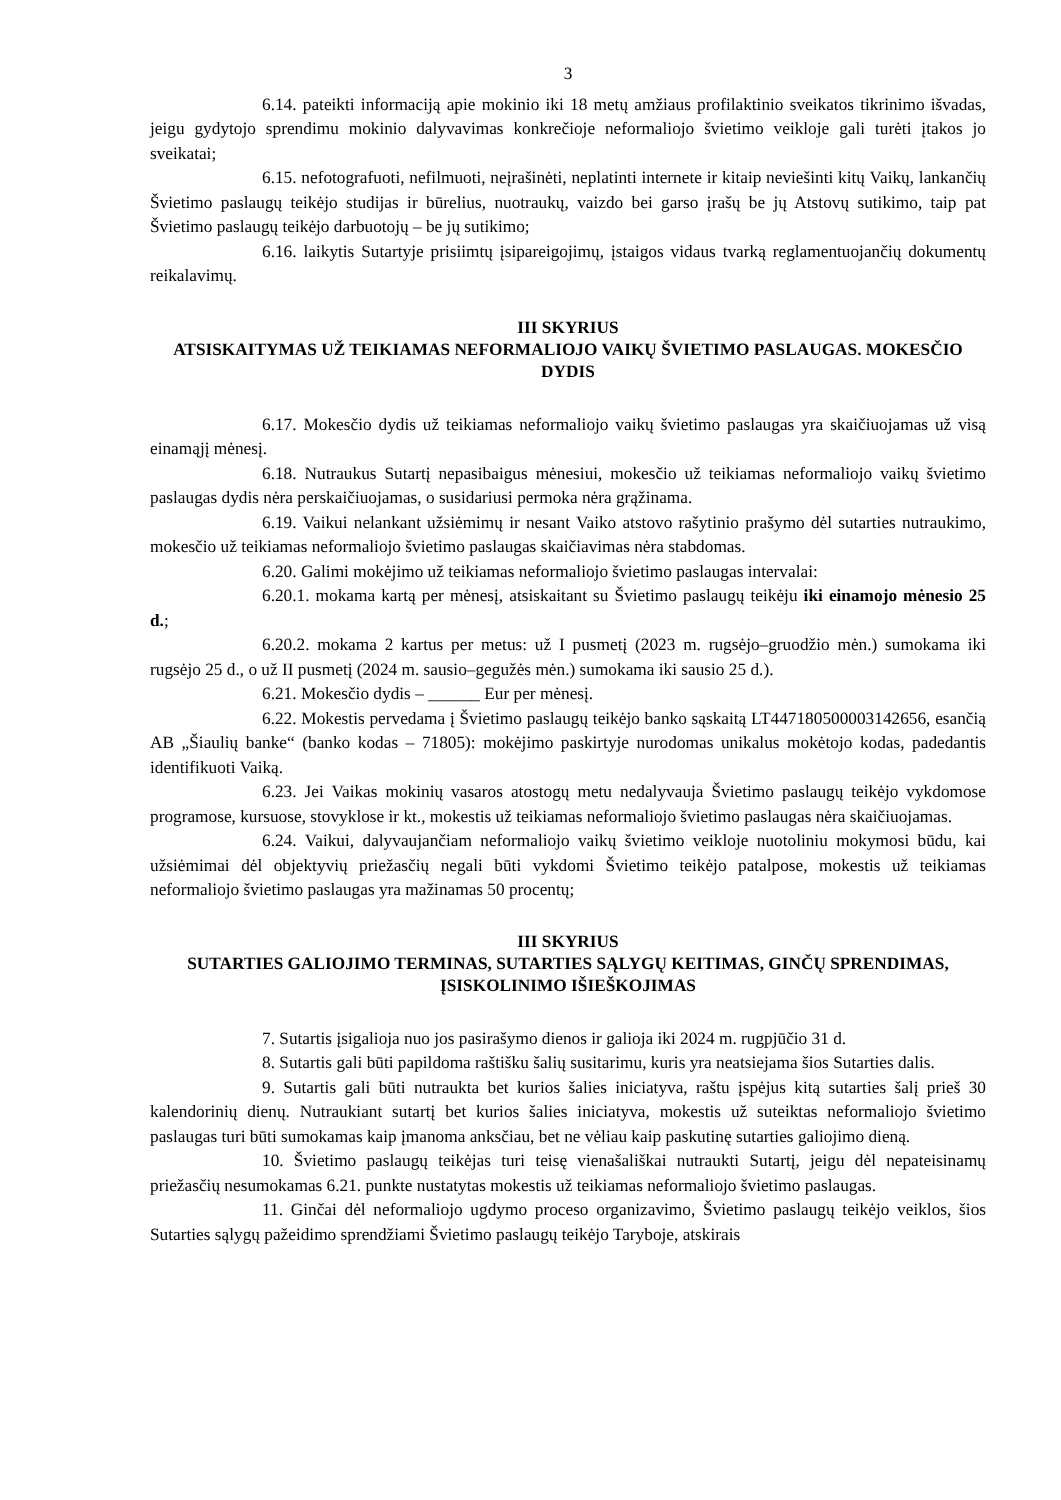3
6.14. pateikti informaciją apie mokinio iki 18 metų amžiaus profilaktinio sveikatos tikrinimo išvadas, jeigu gydytojo sprendimu mokinio dalyvavimas konkrečioje neformaliojo švietimo veikloje gali turėti įtakos jo sveikatai;
6.15. nefotografuoti, nefilmuoti, neįrašinėti, neplatinti internete ir kitaip neviešinti kitų Vaikų, lankančių Švietimo paslaugų teikėjo studijas ir būrelius, nuotraukų, vaizdo bei garso įrašų be jų Atstovų sutikimo, taip pat Švietimo paslaugų teikėjo darbuotojų – be jų sutikimo;
6.16. laikytis Sutartyje prisiimtų įsipareigojimų, įstaigos vidaus tvarką reglamentuojančių dokumentų reikalavimų.
III SKYRIUS
ATSISKAITYMAS UŽ TEIKIAMAS NEFORMALIOJO VAIKŲ ŠVIETIMO PASLAUGAS. MOKESČIO DYDIS
6.17. Mokesčio dydis už teikiamas neformaliojo vaikų švietimo paslaugas yra skaičiuojamas už visą einamąjį mėnesį.
6.18. Nutraukus Sutartį nepasibaigus mėnesiui, mokesčio už teikiamas neformaliojo vaikų švietimo paslaugas dydis nėra perskaičiuojamas, o susidariusi permoka nėra grąžinama.
6.19. Vaikui nelankant užsiėmimų ir nesant Vaiko atstovo rašytinio prašymo dėl sutarties nutraukimo, mokesčio už teikiamas neformaliojo švietimo paslaugas skaičiavimas nėra stabdomas.
6.20. Galimi mokėjimo už teikiamas neformaliojo švietimo paslaugas intervalai:
6.20.1. mokama kartą per mėnesį, atsiskaitant su Švietimo paslaugų teikėju iki einamojo mėnesio 25 d.;
6.20.2. mokama 2 kartus per metus: už I pusmetį (2023 m. rugsėjo–gruodžio mėn.) sumokama iki rugsėjo 25 d., o už II pusmetį (2024 m. sausio–gegužės mėn.) sumokama iki sausio 25 d.).
6.21. Mokesčio dydis – ______ Eur per mėnesį.
6.22. Mokestis pervedama į Švietimo paslaugų teikėjo banko sąskaitą LT447180500003142656, esančią AB „Šiaulių banke“ (banko kodas – 71805): mokėjimo paskirtyje nurodomas unikalus mokėtojo kodas, padedantis identifikuoti Vaiką.
6.23. Jei Vaikas mokinių vasaros atostogų metu nedalyvauja Švietimo paslaugų teikėjo vykdomose programose, kursuose, stovyklose ir kt., mokestis už teikiamas neformaliojo švietimo paslaugas nėra skaičiuojamas.
6.24. Vaikui, dalyvaujančiam neformaliojo vaikų švietimo veikloje nuotoliniu mokymosi būdu, kai užsiėmimai dėl objektyvių priežasčių negali būti vykdomi Švietimo teikėjo patalpose, mokestis už teikiamas neformaliojo švietimo paslaugas yra mažinamas 50 procentų;
III SKYRIUS
SUTARTIES GALIOJIMO TERMINAS, SUTARTIES SĄLYGŲ KEITIMAS, GINČŲ SPRENDIMAS, ĮSISKOLINIMO IŠIEŠKOJIMAS
7. Sutartis įsigalioja nuo jos pasirašymo dienos ir galioja iki 2024 m. rugpjūčio 31 d.
8. Sutartis gali būti papildoma raštišku šalių susitarimu, kuris yra neatsiejama šios Sutarties dalis.
9. Sutartis gali būti nutraukta bet kurios šalies iniciatyva, raštu įspėjus kitą sutarties šalį prieš 30 kalendorinių dienų. Nutraukiant sutartį bet kurios šalies iniciatyva, mokestis už suteiktas neformaliojo švietimo paslaugas turi būti sumokamas kaip įmanoma anksčiau, bet ne vėliau kaip paskutinę sutarties galiojimo dieną.
10. Švietimo paslaugų teikėjas turi teisę vienašališkai nutraukti Sutartį, jeigu dėl nepateisinamų priežasčių nesumokamas 6.21. punkte nustatytas mokestis už teikiamas neformaliojo švietimo paslaugas.
11. Ginčai dėl neformaliojo ugdymo proceso organizavimo, Švietimo paslaugų teikėjo veiklos, šios Sutarties sąlygų pažeidimo sprendžiami Švietimo paslaugų teikėjo Taryboje, atskirais